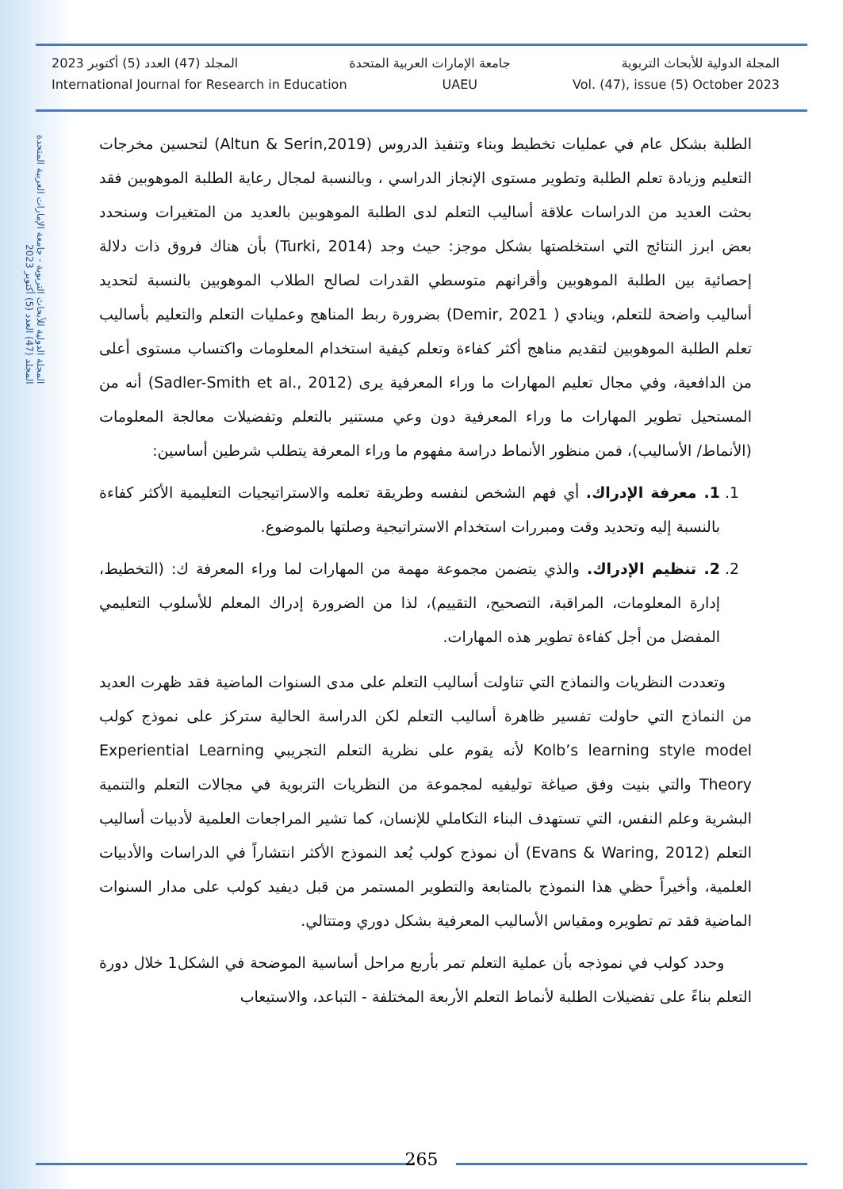المجلة الدولية للأبحاث التربوية - جامعة الإمارات العربية المتحدة
المجلد (47) العدد (5) أكتوبر 2023
المجلة الدولية للأبحاث التربوية جامعة الإمارات العربية المتحدة المجلد (47) العدد (5) أكتوبر 2023
International Journal for Research in Education UAEU Vol. (47), issue (5) October 2023
الطلبة بشكل عام في عمليات تخطيط وبناء وتنفيذ الدروس (Altun & Serin,2019) لتحسين مخرجات التعليم وزيادة تعلم الطلبة وتطوير مستوى الإنجاز الدراسي ، وبالنسبة لمجال رعاية الطلبة الموهوبين فقد بحثت العديد من الدراسات علاقة أساليب التعلم لدى الطلبة الموهوبين بالعديد من المتغيرات وسنحدد بعض ابرز النتائج التي استخلصتها بشكل موجز: حيث وجد (Turki, 2014) بأن هناك فروق ذات دلالة إحصائية بين الطلبة الموهوبين وأقرانهم متوسطي القدرات لصالح الطلاب الموهوبين بالنسبة لتحديد أساليب واضحة للتعلم، وينادي ( Demir, 2021) بضرورة ربط المناهج وعمليات التعلم والتعليم بأساليب تعلم الطلبة الموهوبين لتقديم مناهج أكثر كفاءة وتعلم كيفية استخدام المعلومات واكتساب مستوى أعلى من الدافعية، وفي مجال تعليم المهارات ما وراء المعرفية يرى (Sadler-Smith et al., 2012) أنه من المستحيل تطوير المهارات ما وراء المعرفية دون وعي مستنير بالتعلم وتفضيلات معالجة المعلومات (الأنماط/ الأساليب)، فمن منظور الأنماط دراسة مفهوم ما وراء المعرفة يتطلب شرطين أساسين:
1. 1. معرفة الإدراك. أي فهم الشخص لنفسه وطريقة تعلمه والاستراتيجيات التعليمية الأكثر كفاءة بالنسبة إليه وتحديد وقت ومبررات استخدام الاستراتيجية وصلتها بالموضوع.
2. 2. تنظيم الإدراك. والذي يتضمن مجموعة مهمة من المهارات لما وراء المعرفة ك: (التخطيط، إدارة المعلومات، المراقبة، التصحيح، التقييم)، لذا من الضرورة إدراك المعلم للأسلوب التعليمي المفضل من أجل كفاءة تطوير هذه المهارات.
وتعددت النظريات والنماذج التي تناولت أساليب التعلم على مدى السنوات الماضية فقد ظهرت العديد من النماذج التي حاولت تفسير ظاهرة أساليب التعلم لكن الدراسة الحالية ستركز على نموذج كولب Kolb’s learning style model لأنه يقوم على نظرية التعلم التجريبي Experiential Learning Theory والتي بنيت وفق صياغة توليفيه لمجموعة من النظريات التربوية في مجالات التعلم والتنمية البشرية وعلم النفس، التي تستهدف البناء التكاملي للإنسان، كما تشير المراجعات العلمية لأدبيات أساليب التعلم (Evans & Waring, 2012) أن نموذج كولب يُعد النموذج الأكثر انتشاراً في الدراسات والأدبيات العلمية، وأخيراً حظي هذا النموذج بالمتابعة والتطوير المستمر من قبل ديفيد كولب على مدار السنوات الماضية فقد تم تطويره ومقياس الأساليب المعرفية بشكل دوري ومتتالي.
وحدد كولب في نموذجه بأن عملية التعلم تمر بأربع مراحل أساسية الموضحة في الشكل1 خلال دورة التعلم بناءً على تفضيلات الطلبة لأنماط التعلم الأربعة المختلفة - التباعد، والاستيعاب
265